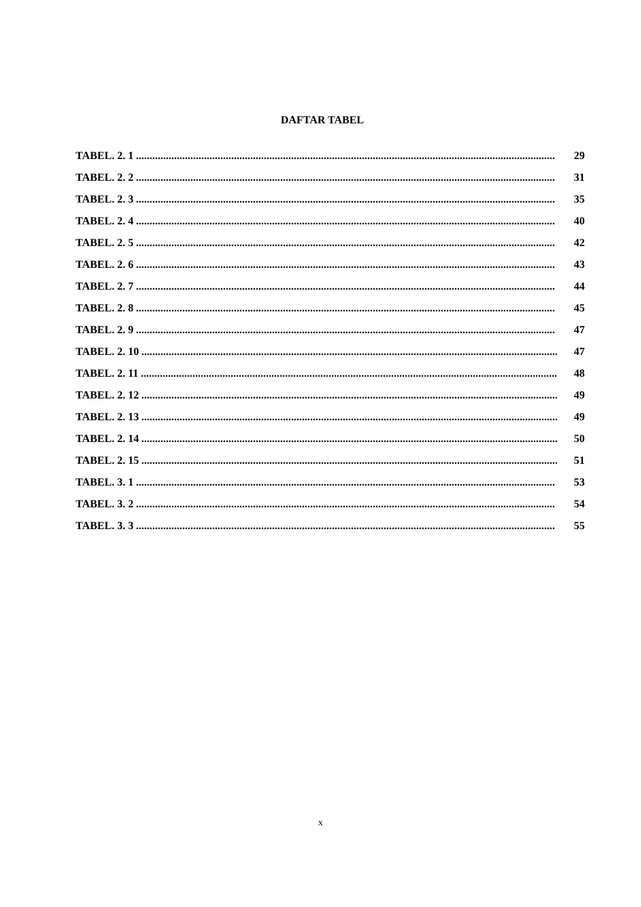DAFTAR TABEL
TABEL. 2. 1.......................................................................................................................................................... 29
TABEL. 2. 2.......................................................................................................................................................... 31
TABEL. 2. 3.......................................................................................................................................................... 35
TABEL. 2. 4.......................................................................................................................................................... 40
TABEL. 2. 5.......................................................................................................................................................... 42
TABEL. 2. 6.......................................................................................................................................................... 43
TABEL. 2. 7.......................................................................................................................................................... 44
TABEL. 2. 8.......................................................................................................................................................... 45
TABEL. 2. 9.......................................................................................................................................................... 47
TABEL. 2. 10.......................................................................................................................................................... 47
TABEL. 2. 11.......................................................................................................................................................... 48
TABEL. 2. 12.......................................................................................................................................................... 49
TABEL. 2. 13.......................................................................................................................................................... 49
TABEL. 2. 14.......................................................................................................................................................... 50
TABEL. 2. 15.......................................................................................................................................................... 51
TABEL. 3. 1.......................................................................................................................................................... 53
TABEL. 3. 2.......................................................................................................................................................... 54
TABEL. 3. 3.......................................................................................................................................................... 55
x